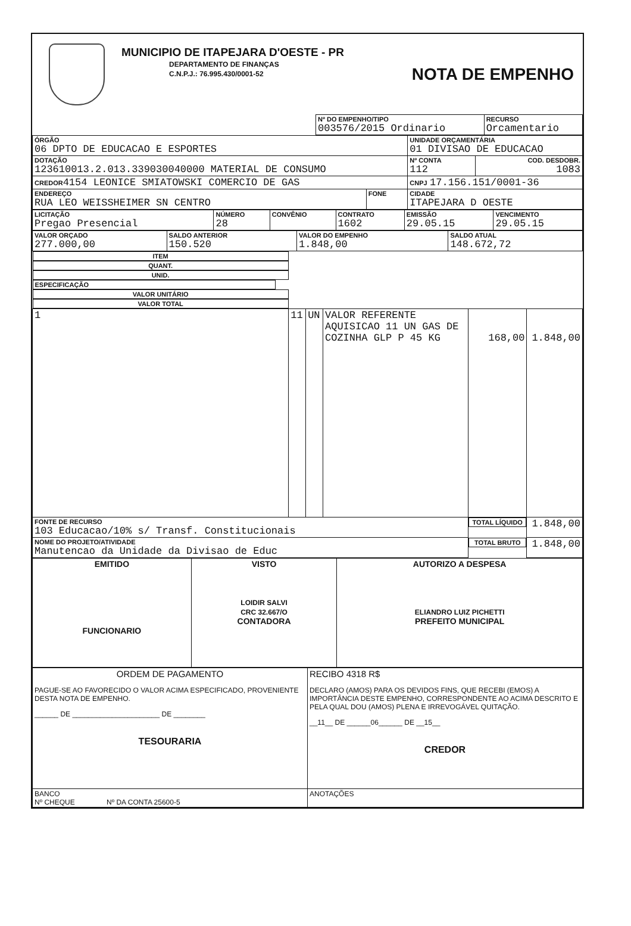MUNICIPIO DE ITAPEJARA D'OESTE - PR
DEPARTAMENTO DE FINANÇAS
C.N.P.J.: 76.995.430/0001-52
NOTA DE EMPENHO
| | Nº DO EMPENHO/TIPO 003576/2015 Ordinario | RECURSO Orcamentario |
| ÓRGÃO 06 DPTO DE EDUCACAO E ESPORTES | | UNIDADE ORÇAMENTÁRIA 01 DIVISAO DE EDUCACAO | |
| DOTAÇÃO 123610013.2.013.339030040000 MATERIAL DE CONSUMO | | Nº CONTA 112 | COD. DESDOBR. 1083 |
| CREDOR 4154 LEONICE SMIATOWSKI COMERCIO DE GAS | | CNPJ 17.156.151/0001-36 | |
| ENDEREÇO RUA LEO WEISSHEIMER SN CENTRO | FONE | CIDADE ITAPEJARA D OESTE | |
| LICITAÇÃO Pregao Presencial | NÚMERO 28 | CONVÊNIO | CONTRATO 1602 | EMISSÃO 29.05.15 | VENCIMENTO 29.05.15 |
| VALOR ORÇADO 277.000,00 | SALDO ANTERIOR 150.520 | VALOR DO EMPENHO 1.848,00 | SALDO ATUAL 148.672,72 |
| ITEM | QUANT. | UNID. | ESPECIFICAÇÃO | VALOR UNITÁRIO | VALOR TOTAL |
| --- | --- | --- | --- | --- | --- |
| 1 | 11 | UN | VALOR REFERENTE AQUISICAO 11 UN GAS DE COZINHA GLP P 45 KG | 168,00 | 1.848,00 |
| FONTE DE RECURSO 103 Educacao/10% s/ Transf. Constitucionais | | | | TOTAL LÍQUIDO | 1.848,00 |
| NOME DO PROJETO/ATIVIDADE Manutencao da Unidade da Divisao de Educ | | | | TOTAL BRUTO | 1.848,00 |
| EMITIDO FUNCIONARIO | VISTO LOIDIR SALVI CRC 32.667/O CONTADORA | AUTORIZO A DESPESA ELIANDRO LUIZ PICHETTI PREFEITO MUNICIPAL |
| ORDEM DE PAGAMENTO PAGUE-SE AO FAVORECIDO O VALOR ACIMA ESPECIFICADO, PROVENIENTE DESTA NOTA DE EMPENHO. ______ DE ______________________ DE ________ TESOURARIA | RECIBO 4318 R$ DECLARO (AMOS) PARA OS DEVIDOS FINS, QUE RECEBI (EMOS) A IMPORTÂNCIA DESTE EMPENHO, CORRESPONDENTE AO ACIMA DESCRITO E PELA QUAL DOU (AMOS) PLENA E IRREVOGÁVEL QUITAÇÃO. __11__ DE ______06______ DE __15__ CREDOR |
| BANCO Nº CHEQUE Nº DA CONTA 25600-5 | ANOTAÇÕES |